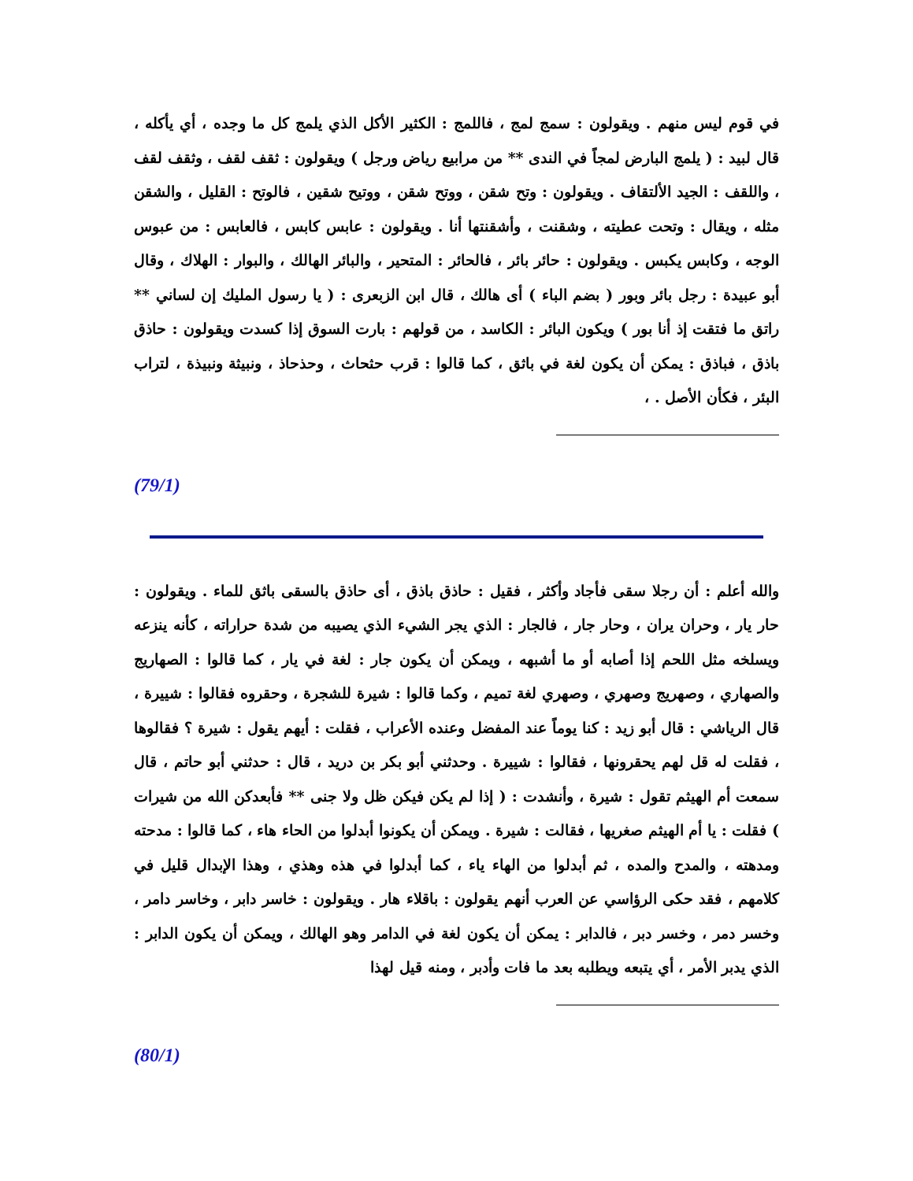في قوم ليس منهم . ويقولون : سمج لمج ، فاللمج : الكثير الأكل الذي يلمج كل ما وجده ، أي يأكله ، قال لبيد : ( يلمج البارض لمجاً في الندى ** من مرابيع رياض ورجل ) ويقولون : ثقف لقف ، وثقف لقف ، واللقف : الجيد الألتقاف . ويقولون : وتح شقن ، ووتح شقن ، ووتيح شقين ، فالوتح : القليل ، والشقن مثله ، ويقال : وتحت عطيته ، وشقنت ، وأشقنتها أنا . ويقولون : عابس كابس ، فالعابس : من عبوس الوجه ، وكابس يكبس . ويقولون : حائر بائر ، فالحائر : المتحير ، والبائر الهالك ، والبوار : الهلاك ، وقال أبو عبيدة : رجل بائر وبور ( بضم الباء ) أى هالك ، قال ابن الزبعرى : ( يا رسول المليك إن لساني ** راتق ما فتقت إذ أنا بور ) ويكون البائر : الكاسد ، من قولهم : بارت السوق إذا كسدت ويقولون : حاذق باذق ، فباذق : يمكن أن يكون لغة في باثق ، كما قالوا : قرب حثحاث ، وحذحاذ ، ونبيثة ونبيذة ، لتراب البئر ، فكأن الأصل . ،
(79/1)
والله أعلم : أن رجلا سقى فأجاد وأكثر ، فقيل : حاذق باذق ، أى حاذق بالسقى باثق للماء . ويقولون : حار يار ، وحران يران ، وحار جار ، فالجار : الذي يجر الشيء الذي يصيبه من شدة حراراته ، كأنه ينزعه ويسلخه مثل اللحم إذا أصابه أو ما أشبهه ، ويمكن أن يكون جار : لغة في يار ، كما قالوا : الصهاريج والصهاري ، وصهريج وصهري ، وصهري لغة تميم ، وكما قالوا : شيرة للشجرة ، وحقروه فقالوا : شييرة ، قال الرياشي : قال أبو زيد : كنا يوماً عند المفضل وعنده الأعراب ، فقلت : أيهم يقول : شيرة ؟ فقالوها ، فقلت له قل لهم يحقرونها ، فقالوا : شييرة . وحدثني أبو بكر بن دريد ، قال : حدثني أبو حاتم ، قال سمعت أم الهيثم تقول : شيرة ، وأنشدت : ( إذا لم يكن فيكن ظل ولا جنى ** فأبعدكن الله من شيرات ) فقلت : يا أم الهيثم صغريها ، فقالت : شيرة . ويمكن أن يكونوا أبدلوا من الحاء هاء ، كما قالوا : مدحته ومدهته ، والمدح والمده ، ثم أبدلوا من الهاء ياء ، كما أبدلوا في هذه وهذي ، وهذا الإبدال قليل في كلامهم ، فقد حكى الرؤاسي عن العرب أنهم يقولون : باقلاء هار . ويقولون : خاسر دابر ، وخاسر دامر ، وخسر دمر ، وخسر دبر ، فالدابر : يمكن أن يكون لغة في الدامر وهو الهالك ، ويمكن أن يكون الدابر : الذي يدبر الأمر ، أي يتبعه ويطلبه بعد ما فات وأدبر ، ومنه قيل لهذا
(80/1)